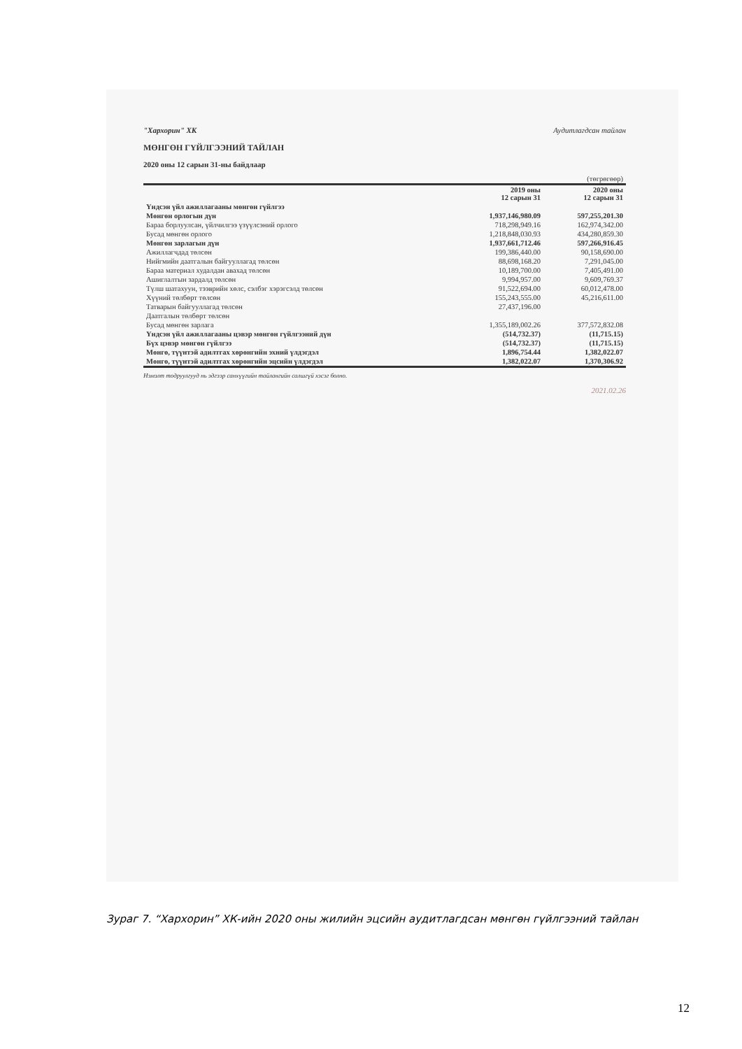"Хархорин" ХК Аудитлагдсан тайлан
МӨНГӨН ГҮЙЛГЭЭНИЙ ТАЙЛАН
2020 оны 12 сарын 31-ны байдлаар
| | | (төгрөгөөр) |
| | 2019 оны 12 сарын 31 | 2020 оны 12 сарын 31 |
| Үндсэн үйл ажиллагааны мөнгөн гүйлгээ | | |
| Мөнгөн орлогын дүн | 1,937,146,980.09 | 597,255,201.30 |
| Бараа борлуулсан, үйлчилгээ үзүүлсэний орлого | 718,298,949.16 | 162,974,342.00 |
| Бусад мөнгөн орлого | 1,218,848,030.93 | 434,280,859.30 |
| Мөнгөн зарлагын дүн | 1,937,661,712.46 | 597,266,916.45 |
| Ажиллагчдад төлсөн | 199,386,440.00 | 90,158,690.00 |
| Нийгмийн даатгалын байгууллагад төлсөн | 88,698,168.20 | 7,291,045.00 |
| Бараа материал худалдан авахад төлсөн | 10,189,700.00 | 7,405,491.00 |
| Ашиглалтын зардалд төлсөн | 9,994,957.00 | 9,609,769.37 |
| Түлш шатахуун, тээврийн хөлс, сэлбэг хэрэгсэлд төлсөн | 91,522,694.00 | 60,012,478.00 |
| Хүүний төлбөрт төлсөн | 155,243,555.00 | 45,216,611.00 |
| Татварын байгууллагад төлсөн | 27,437,196.00 | |
| Даатгалын төлбөрт төлсөн | | |
| Бусад мөнгөн зарлага | 1,355,189,002.26 | 377,572,832.08 |
| Үндсэн үйл ажиллагааны цэвэр мөнгөн гүйлгээний дүн | (514,732.37) | (11,715.15) |
| Бүх цэвэр мөнгөн гүйлгээ | (514,732.37) | (11,715.15) |
| Мөнгө, түүнтэй адилтгах хөрөнгийн эхний үлдэгдэл | 1,896,754.44 | 1,382,022.07 |
| Мөнгө, түүнтэй адилтгах хөрөнгийн эцсийн үлдэгдэл | 1,382,022.07 | 1,370,306.92 |
Нэмэлт тодруулгууд нь эдгээр санхүүгийн тайлангийн салшгүй хэсэг болно.
2021.02.26
Зураг 7. “Хархорин” ХК-ийн 2020 оны жилийн эцсийн аудитлагдсан мөнгөн гүйлгээний тайлан
12